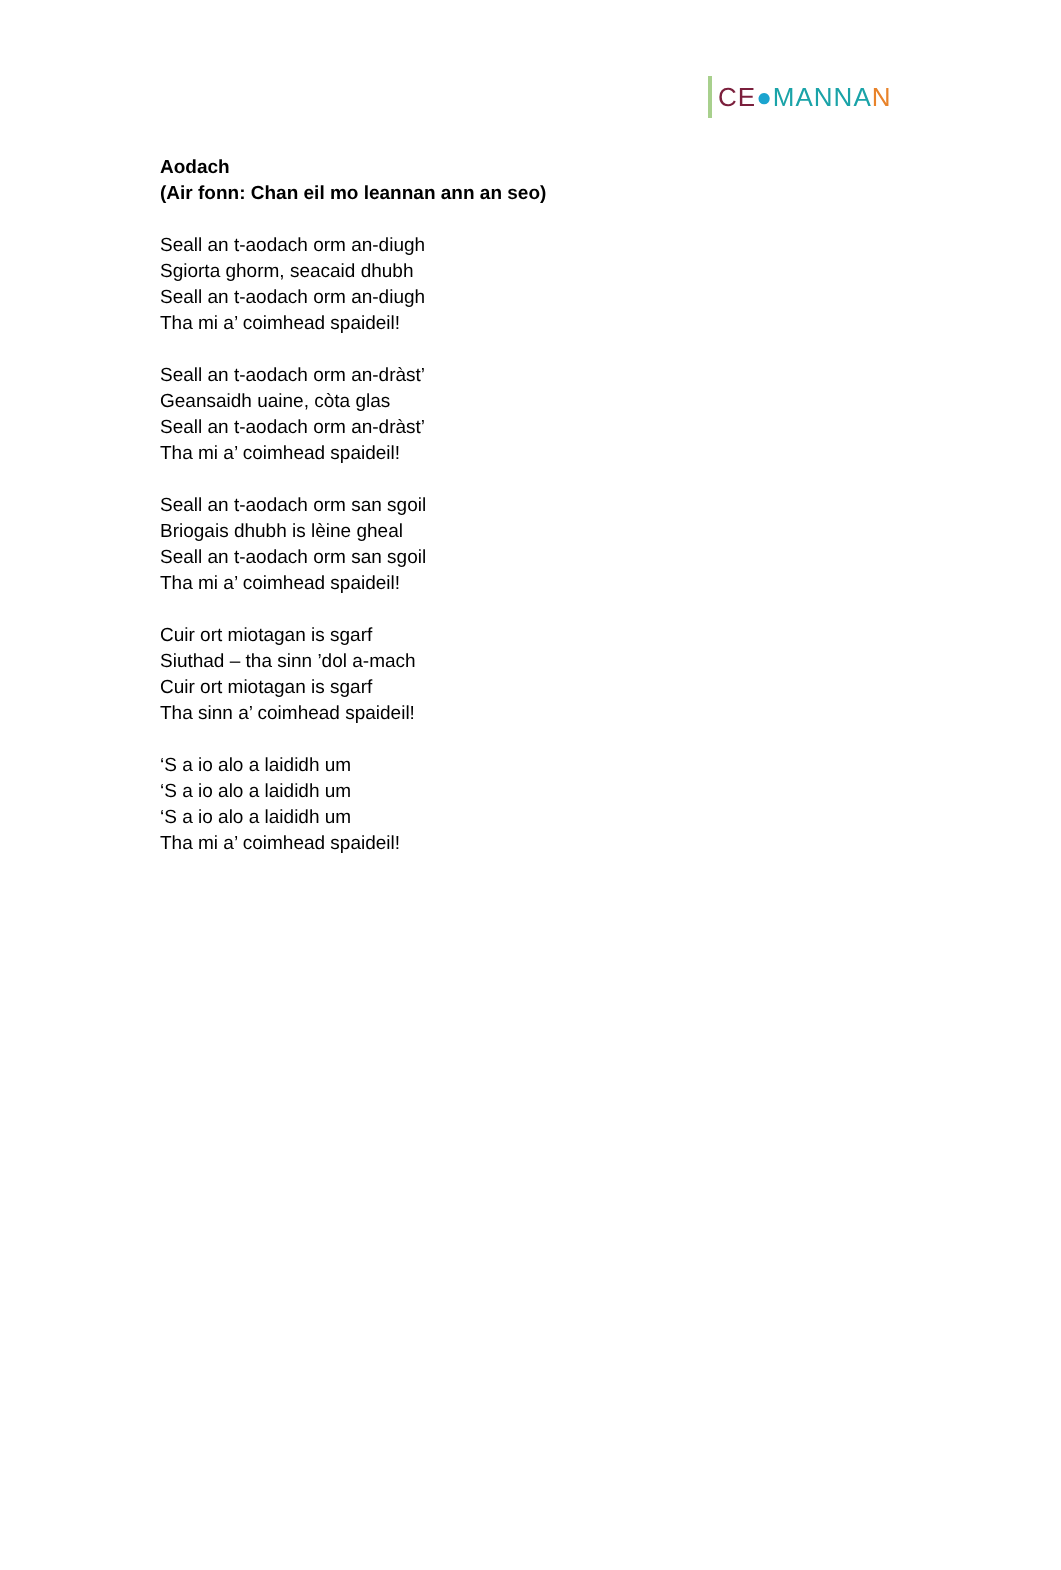CE ● MANNA N
Aodach
(Air fonn: Chan eil mo leannan ann an seo)
Seall an t-aodach orm an-diugh
Sgiorta ghorm, seacaid dhubh
Seall an t-aodach orm an-diugh
Tha mi a’ coimhead spaideil!
Seall an t-aodach orm an-dràst’
Geansaidh uaine, còta glas
Seall an t-aodach orm an-dràst’
Tha mi a’ coimhead spaideil!
Seall an t-aodach orm san sgoil
Briogais dhubh is lèine gheal
Seall an t-aodach orm san sgoil
Tha mi a’ coimhead spaideil!
Cuir ort miotagan is sgarf
Siuthad – tha sinn ’dol a-mach
Cuir ort miotagan is sgarf
Tha sinn a’ coimhead spaideil!
‘S a io alo a laididh um
‘S a io alo a laididh um
‘S a io alo a laididh um
Tha mi a’ coimhead spaideil!